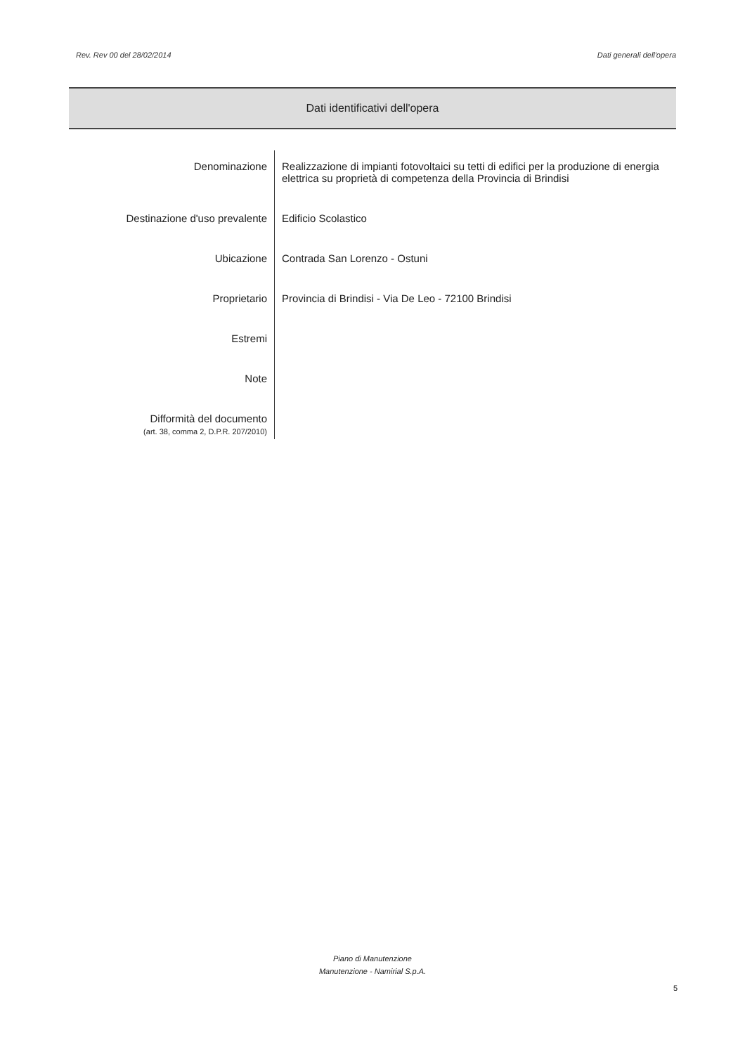Rev. Rev 00 del 28/02/2014 Dati generali dell'opera
Dati identificativi dell'opera
| Denominazione | Realizzazione di impianti fotovoltaici su tetti di edifici per la produzione di energia elettrica su proprietà di competenza della Provincia di Brindisi |
| Destinazione d'uso prevalente | Edificio Scolastico |
| Ubicazione | Contrada San Lorenzo - Ostuni |
| Proprietario | Provincia di Brindisi - Via De Leo - 72100 Brindisi |
| Estremi | |
| Note | |
| Difformità del documento (art. 38, comma 2, D.P.R. 207/2010) | |
Piano di Manutenzione
Manutenzione - Namirial S.p.A.
5